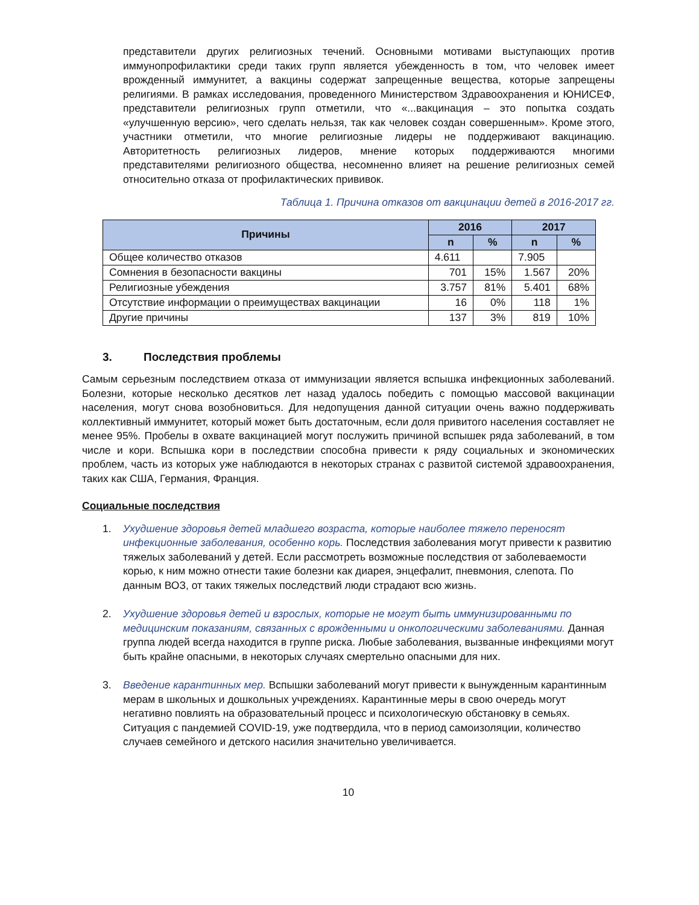представители других религиозных течений. Основными мотивами выступающих против иммунопрофилактики среди таких групп является убежденность в том, что человек имеет врожденный иммунитет, а вакцины содержат запрещенные вещества, которые запрещены религиями. В рамках исследования, проведенного Министерством Здравоохранения и ЮНИСЕФ, представители религиозных групп отметили, что «...вакцинация – это попытка создать «улучшенную версию», чего сделать нельзя, так как человек создан совершенным». Кроме этого, участники отметили, что многие религиозные лидеры не поддерживают вакцинацию. Авторитетность религиозных лидеров, мнение которых поддерживаются многими представителями религиозного общества, несомненно влияет на решение религиозных семей относительно отказа от профилактических прививок.
Таблица 1. Причина отказов от вакцинации детей в 2016-2017 гг.
| Причины | 2016 | | 2017 | |
| --- | --- | --- | --- | --- |
| | n | % | n | % |
| Общее количество отказов | 4.611 | | 7.905 | |
| Сомнения в безопасности вакцины | 701 | 15% | 1.567 | 20% |
| Религиозные убеждения | 3.757 | 81% | 5.401 | 68% |
| Отсутствие информации о преимуществах вакцинации | 16 | 0% | 118 | 1% |
| Другие причины | 137 | 3% | 819 | 10% |
3. Последствия проблемы
Самым серьезным последствием отказа от иммунизации является вспышка инфекционных заболеваний. Болезни, которые несколько десятков лет назад удалось победить с помощью массовой вакцинации населения, могут снова возобновиться. Для недопущения данной ситуации очень важно поддерживать коллективный иммунитет, который может быть достаточным, если доля привитого населения составляет не менее 95%. Пробелы в охвате вакцинацией могут послужить причиной вспышек ряда заболеваний, в том числе и кори. Вспышка кори в последствии способна привести к ряду социальных и экономических проблем, часть из которых уже наблюдаются в некоторых странах с развитой системой здравоохранения, таких как США, Германия, Франция.
Социальные последствия
1. Ухудшение здоровья детей младшего возраста, которые наиболее тяжело переносят инфекционные заболевания, особенно корь. Последствия заболевания могут привести к развитию тяжелых заболеваний у детей. Если рассмотреть возможные последствия от заболеваемости корью, к ним можно отнести такие болезни как диарея, энцефалит, пневмония, слепота. По данным ВОЗ, от таких тяжелых последствий люди страдают всю жизнь.
2. Ухудшение здоровья детей и взрослых, которые не могут быть иммунизированными по медицинским показаниям, связанных с врожденными и онкологическими заболеваниями. Данная группа людей всегда находится в группе риска. Любые заболевания, вызванные инфекциями могут быть крайне опасными, в некоторых случаях смертельно опасными для них.
3. Введение карантинных мер. Вспышки заболеваний могут привести к вынужденным карантинным мерам в школьных и дошкольных учреждениях. Карантинные меры в свою очередь могут негативно повлиять на образовательный процесс и психологическую обстановку в семьях. Ситуация с пандемией COVID-19, уже подтвердила, что в период самоизоляции, количество случаев семейного и детского насилия значительно увеличивается.
10